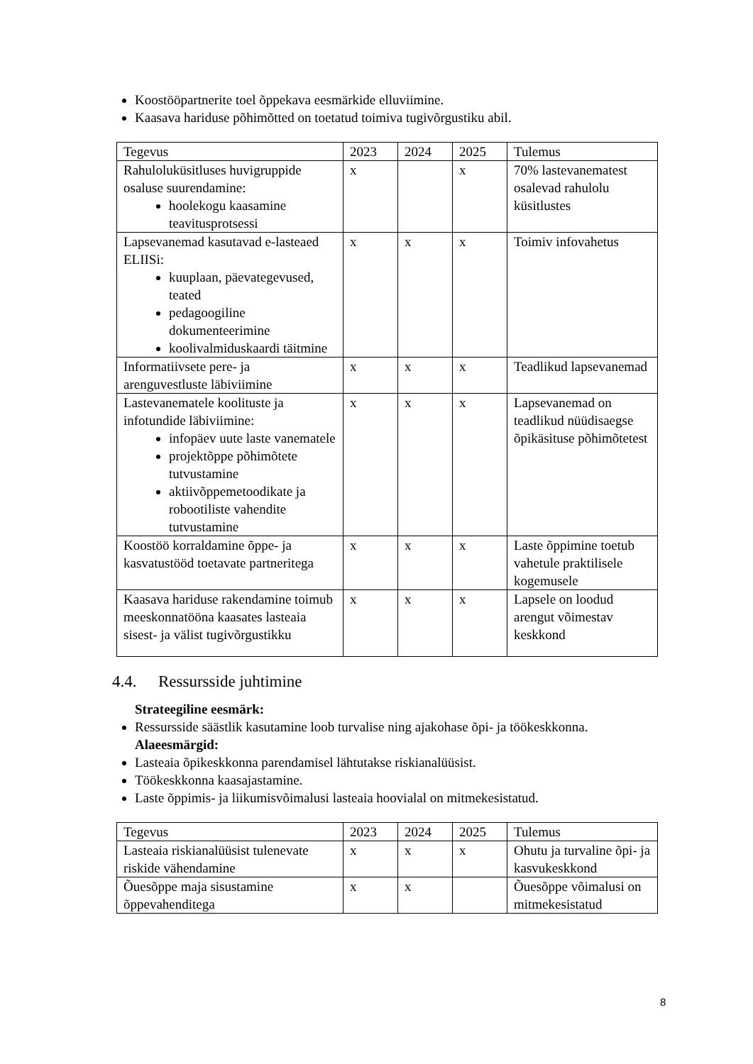Koostööpartnerite toel õppekava eesmärkide elluviimine.
Kaasava hariduse põhimõtted on toetatud toimiva tugivõrgustiku abil.
| Tegevus | 2023 | 2024 | 2025 | Tulemus |
| Rahuloluküsitluses huvigruppide osaluse suurendamine: hoolekogu kaasamine teavitusprotsessi | x | | x | 70% lastevanematest osalevad rahulolu küsitlustes |
| Lapsevanemad kasutavad e-lasteaed ELIISi: kuuplaan, päevategevused, teated pedagoogiline dokumenteerimine koolivalmiduskaardi täitmine | x | x | x | Toimiv infovahetus |
| Informatiivsete pere- ja arenguvestluste läbiviimine | x | x | x | Teadlikud lapsevanemad |
| Lastevanematele koolituste ja infotundide läbiviimine: infopäev uute laste vanematele projektõppe põhimõtete tutvustamine aktiivõppemetoodikate ja robootiliste vahendite tutvustamine | x | x | x | Lapsevanemad on teadlikud nüüdisaegse õpikäsituse põhimõtetest |
| Koostöö korraldamine õppe- ja kasvatustööd toetavate partneritega | x | x | x | Laste õppimine toetub vahetule praktilisele kogemusele |
| Kaasava hariduse rakendamine toimub meeskonnatööna kaasates lasteaia sisest- ja välist tugivõrgustikku | x | x | x | Lapsele on loodud arengut võimestav keskkond |
4.4. Ressursside juhtimine
Strateegiline eesmärk:
Ressursside säästlik kasutamine loob turvalise ning ajakohase õpi- ja töökeskkonna.
Alaeesmärgid:
Lasteaia õpikeskkonna parendamisel lähtutakse riskianalüüsist.
Töökeskkonna kaasajastamine.
Laste õppimis- ja liikumisvõimalusi lasteaia hoovialal on mitmekesistatud.
| Tegevus | 2023 | 2024 | 2025 | Tulemus |
| Lasteaia riskianalüüsist tulenevate riskide vähendamine | x | x | x | Ohutu ja turvaline õpi- ja kasvukeskkond |
| Õuesõppe maja sisustamine õppevahenditega | x | x | | Õuesõppe võimalusi on mitmekesistatud |
8